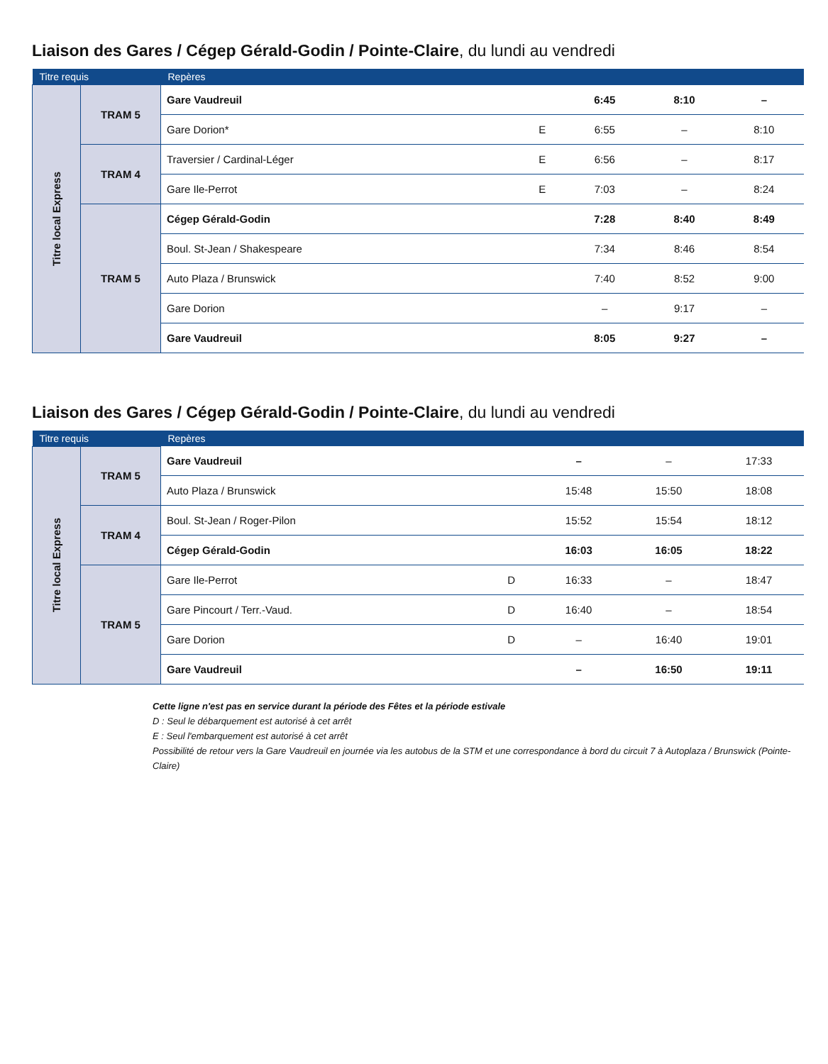Liaison des Gares / Cégep Gérald-Godin / Pointe-Claire, du lundi au vendredi
| Titre requis | | Repères | | | | |
| --- | --- | --- | --- | --- | --- | --- |
| Titre local Express | TRAM 5 | Gare Vaudreuil | | 6:45 | 8:10 | – |
| | | Gare Dorion* | E | 6:55 | – | 8:10 |
| | TRAM 4 | Traversier / Cardinal-Léger | E | 6:56 | – | 8:17 |
| | | Gare Ile-Perrot | E | 7:03 | – | 8:24 |
| | TRAM 5 | Cégep Gérald-Godin | | 7:28 | 8:40 | 8:49 |
| | | Boul. St-Jean / Shakespeare | | 7:34 | 8:46 | 8:54 |
| | | Auto Plaza / Brunswick | | 7:40 | 8:52 | 9:00 |
| | | Gare Dorion | | – | 9:17 | – |
| | | Gare Vaudreuil | | 8:05 | 9:27 | – |
Liaison des Gares / Cégep Gérald-Godin / Pointe-Claire, du lundi au vendredi
| Titre requis | | Repères | | | | |
| --- | --- | --- | --- | --- | --- | --- |
| Titre local Express | TRAM 5 | Gare Vaudreuil | | – | – | 17:33 |
| | | Auto Plaza / Brunswick | | 15:48 | 15:50 | 18:08 |
| | TRAM 4 | Boul. St-Jean / Roger-Pilon | | 15:52 | 15:54 | 18:12 |
| | | Cégep Gérald-Godin | | 16:03 | 16:05 | 18:22 |
| | TRAM 5 | Gare Ile-Perrot | D | 16:33 | – | 18:47 |
| | | Gare Pincourt / Terr.-Vaud. | D | 16:40 | – | 18:54 |
| | | Gare Dorion | D | – | 16:40 | 19:01 |
| | | Gare Vaudreuil | | – | 16:50 | 19:11 |
Cette ligne n'est pas en service durant la période des Fêtes et la période estivale
D : Seul le débarquement est autorisé à cet arrêt
E : Seul l'embarquement est autorisé à cet arrêt
Possibilité de retour vers la Gare Vaudreuil en journée via les autobus de la STM et une correspondance à bord du circuit 7 à Autoplaza / Brunswick (Pointe-Claire)